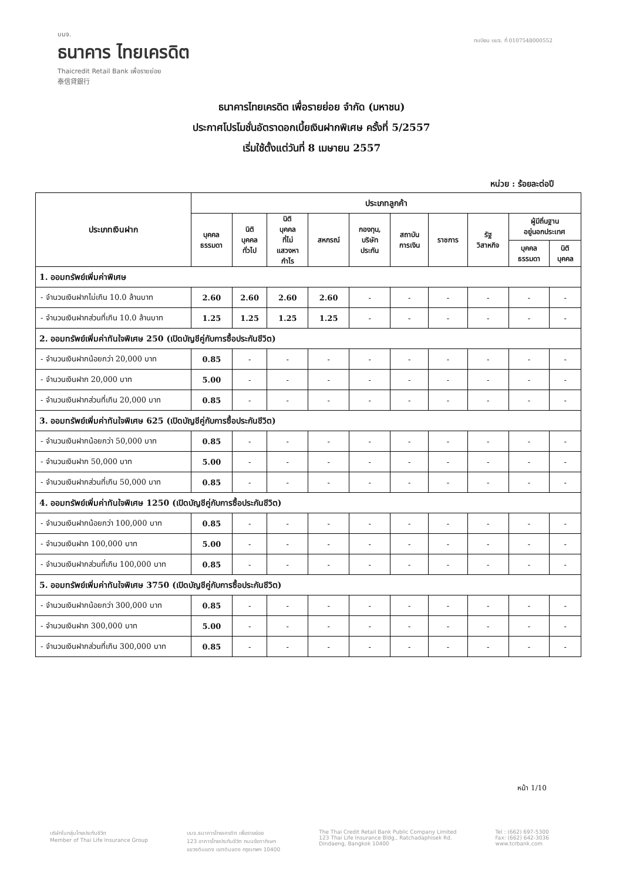บมจ.
ธนาคาร ไทยเครดิต
Thaicredit Retail Bank เพื่อรายย่อย
泰信貸銀行
ทะเบียน บมจ. ที่ 0107548000552
ธนาคารไทยเครดิต เพื่อรายย่อย จำกัด (มหาชน)
ประกาศโปรโมชั่นอัตราดอกเบี้ยเงินฝากพิเศษ ครั้งที่ 5/2557
เริ่มใช้ตั้งแต่วันที่ 8 เมษายน 2557
หน่วย : ร้อยละต่อปี
| ประเภทเงินฝาก | ประเภทลูกค้า | | | | | | | | | |
| --- | --- | --- | --- | --- | --- | --- | --- | --- | --- | --- |
| | บุคคล ธรรมดา | นิติ บุคคล ทั่วไป | นิติ บุคคล ที่ไม่ แสวงหา กำไร | สหกรณ์ | กองทุน, บริษัท ประกัน | สถาบัน การเงิน | ราชการ | รัฐ วิสาหกิจ | ผู้มีถิ่นฐาน อยู่นอกประเทศ | |
| | | | | | | | | | บุคคล ธรรมดา | นิติ บุคคล |
| 1. ออมทรัพย์เพิ่มค่าพิเศษ | | | | | | | | | | |
| - จำนวนเงินฝากไม่เกิน 10.0 ล้านบาท | 2.60 | 2.60 | 2.60 | 2.60 | - | - | - | - | - | - |
| - จำนวนเงินฝากส่วนที่เกิน 10.0 ล้านบาท | 1.25 | 1.25 | 1.25 | 1.25 | - | - | - | - | - | - |
| 2. ออมทรัพย์เพิ่มค่าทันใจพิเศษ 250 (เปิดบัญชีคู่กับการซื้อประกันชีวิต) | | | | | | | | | | |
| - จำนวนเงินฝากน้อยกว่า 20,000 บาท | 0.85 | - | - | - | - | - | - | - | - | - |
| - จำนวนเงินฝาก 20,000 บาท | 5.00 | - | - | - | - | - | - | - | - | - |
| - จำนวนเงินฝากส่วนที่เกิน 20,000 บาท | 0.85 | - | - | - | - | - | - | - | - | - |
| 3. ออมทรัพย์เพิ่มค่าทันใจพิเศษ 625 (เปิดบัญชีคู่กับการซื้อประกันชีวิต) | | | | | | | | | | |
| - จำนวนเงินฝากน้อยกว่า 50,000 บาท | 0.85 | - | - | - | - | - | - | - | - | - |
| - จำนวนเงินฝาก 50,000 บาท | 5.00 | - | - | - | - | - | - | - | - | - |
| - จำนวนเงินฝากส่วนที่เกิน 50,000 บาท | 0.85 | - | - | - | - | - | - | - | - | - |
| 4. ออมทรัพย์เพิ่มค่าทันใจพิเศษ 1250 (เปิดบัญชีคู่กับการซื้อประกันชีวิต) | | | | | | | | | | |
| - จำนวนเงินฝากน้อยกว่า 100,000 บาท | 0.85 | - | - | - | - | - | - | - | - | - |
| - จำนวนเงินฝาก 100,000 บาท | 5.00 | - | - | - | - | - | - | - | - | - |
| - จำนวนเงินฝากส่วนที่เกิน 100,000 บาท | 0.85 | - | - | - | - | - | - | - | - | - |
| 5. ออมทรัพย์เพิ่มค่าทันใจพิเศษ 3750 (เปิดบัญชีคู่กับการซื้อประกันชีวิต) | | | | | | | | | | |
| - จำนวนเงินฝากน้อยกว่า 300,000 บาท | 0.85 | - | - | - | - | - | - | - | - | - |
| - จำนวนเงินฝาก 300,000 บาท | 5.00 | - | - | - | - | - | - | - | - | - |
| - จำนวนเงินฝากส่วนที่เกิน 300,000 บาท | 0.85 | - | - | - | - | - | - | - | - | - |
หน้า 1/10
บริษัทในกลุ่มไทยประกันชีวิต
Member of Thai Life Insurance Group
บมจ.ธนาคารไทยเครดิต เพื่อรายย่อย
123 อาคารไทยประกันชีวิต ถนนรัชดาภิเษก
แขวงดินแดง เขตดินแดง กรุงเทพฯ 10400
The Thai Credit Retail Bank Public Company Limited
123 Thai Life Insurance Bldg., Ratchadaphisek Rd.
Dindaeng, Bangkok 10400
Tel : (662) 697-5300
Fax: (662) 642-3036
www.tcrbank.com